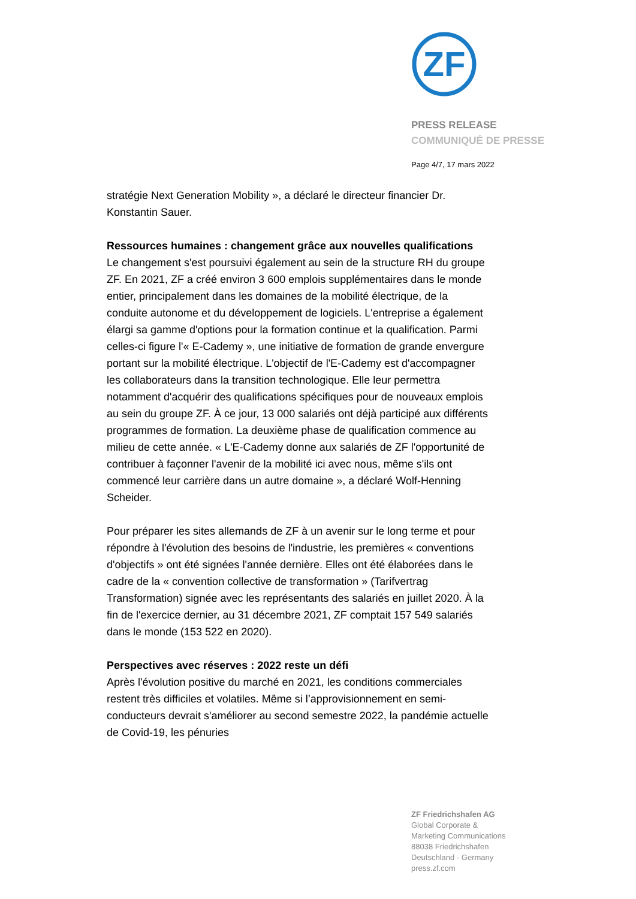ZF
PRESS RELEASE
COMMUNIQUÉ DE PRESSE
Page 4/7, 17 mars 2022
stratégie Next Generation Mobility », a déclaré le directeur financier Dr. Konstantin Sauer.
Ressources humaines : changement grâce aux nouvelles qualifications
Le changement s'est poursuivi également au sein de la structure RH du groupe ZF. En 2021, ZF a créé environ 3 600 emplois supplémentaires dans le monde entier, principalement dans les domaines de la mobilité électrique, de la conduite autonome et du développement de logiciels. L'entreprise a également élargi sa gamme d'options pour la formation continue et la qualification. Parmi celles-ci figure l'« E-Cademy », une initiative de formation de grande envergure portant sur la mobilité électrique. L'objectif de l'E-Cademy est d'accompagner les collaborateurs dans la transition technologique. Elle leur permettra notamment d'acquérir des qualifications spécifiques pour de nouveaux emplois au sein du groupe ZF. À ce jour, 13 000 salariés ont déjà participé aux différents programmes de formation. La deuxième phase de qualification commence au milieu de cette année. « L'E-Cademy donne aux salariés de ZF l'opportunité de contribuer à façonner l'avenir de la mobilité ici avec nous, même s'ils ont commencé leur carrière dans un autre domaine », a déclaré Wolf-Henning Scheider.
Pour préparer les sites allemands de ZF à un avenir sur le long terme et pour répondre à l'évolution des besoins de l'industrie, les premières « conventions d'objectifs » ont été signées l'année dernière. Elles ont été élaborées dans le cadre de la « convention collective de transformation » (Tarifvertrag Transformation) signée avec les représentants des salariés en juillet 2020. À la fin de l'exercice dernier, au 31 décembre 2021, ZF comptait 157 549 salariés dans le monde (153 522 en 2020).
Perspectives avec réserves : 2022 reste un défi
Après l'évolution positive du marché en 2021, les conditions commerciales restent très difficiles et volatiles. Même si l’approvisionnement en semi-conducteurs devrait s'améliorer au second semestre 2022, la pandémie actuelle de Covid-19, les pénuries
ZF Friedrichshafen AG
Global Corporate &
Marketing Communications
88038 Friedrichshafen
Deutschland · Germany
press.zf.com